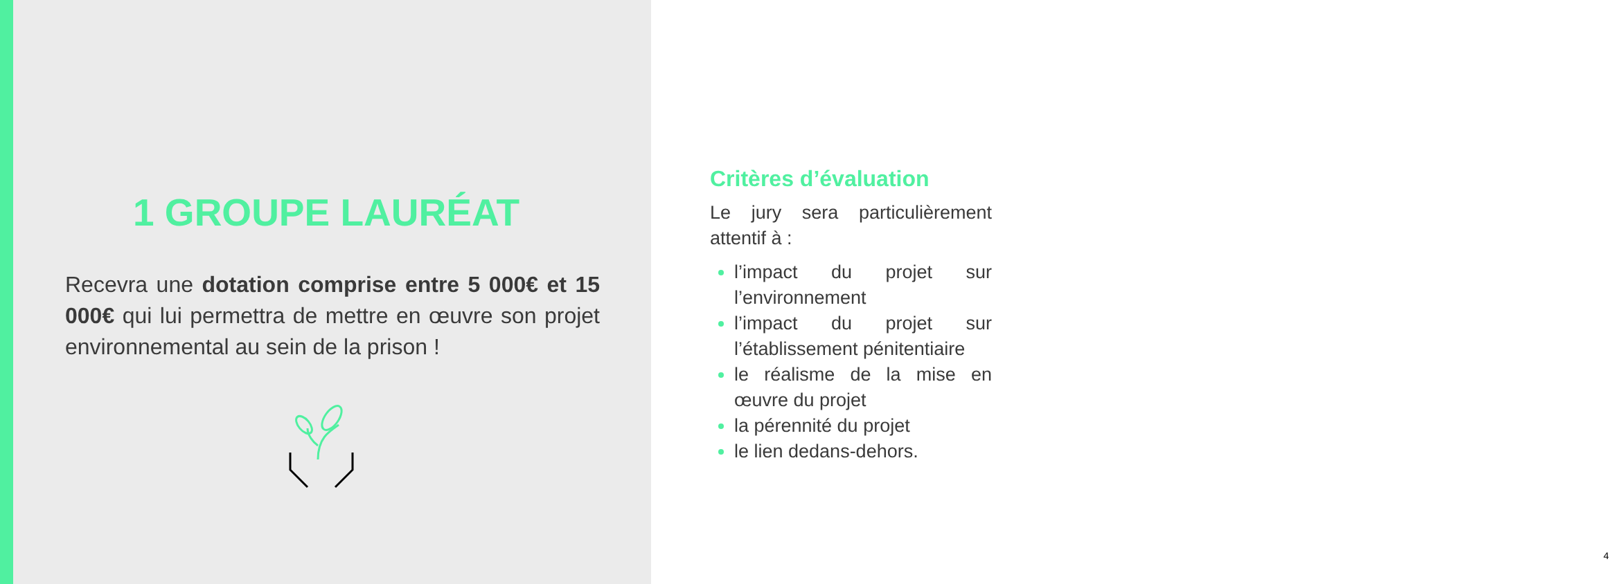1 GROUPE LAURÉAT
Recevra une dotation comprise entre 5 000€ et 15 000€ qui lui permettra de mettre en œuvre son projet environnemental au sein de la prison !
Critères d’évaluation
Le jury sera particulièrement attentif à :
l’impact du projet sur l’environnement
l’impact du projet sur l’établissement pénitentiaire
le réalisme de la mise en œuvre du projet
la pérennité du projet
le lien dedans-dehors.
4